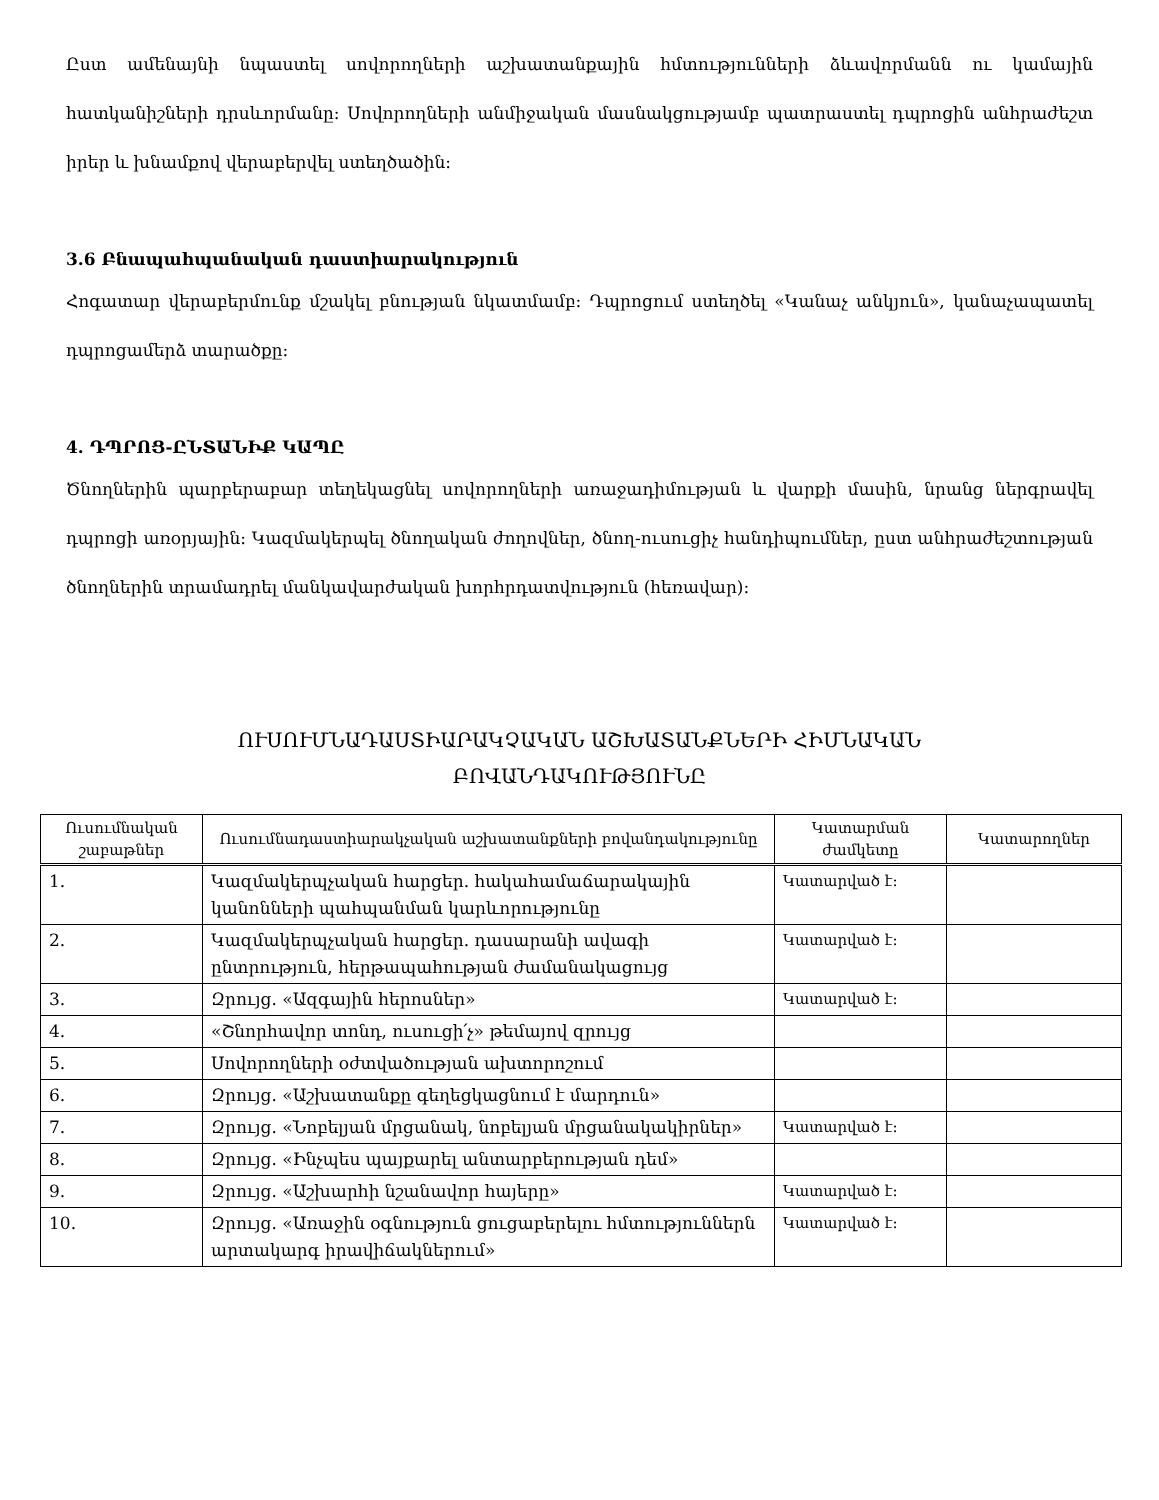Ըստ ամենայնի նպաստել սովորողների աշխատանքային հմտությունների ձևավորմանն ու կամային հատկանիշների դրսևորմանը: Սովորողների անմիջական մասնակցությամբ պատրաստել դպրոցին անհրաժեշտ իրեր և խնամքով վերաբերվել ստեղծածին:
3.6 Բնապահպանական դաստիարակություն
Հոգատար վերաբերմունք մշակել բնության նկատմամբ: Դպրոցում ստեղծել «Կանաչ անկյուն», կանաչապատել դպրոցամերձ տարածքը:
4. ԴՊՐՈՑ-ԸՆՏԱՆԻՔ ԿԱՊԸ
Ծնողներին պարբերաբար տեղեկացնել սովորողների առաջադիմության և վարքի մասին, նրանց ներգրավել դպրոցի առօրյային: Կազմակերպել ծնողական ժողովներ, ծնող-ուսուցիչ հանդիպումներ, ըստ անհրաժեշտության ծնողներին տրամադրել մանկավարժական խորհրդատվություն (հեռավար):
ՈՒՍՈՒՄՆԱԴԱՍՏԻԱՐԱԿՉԱԿԱՆ ԱՇԽԱՏԱՆՔՆԵՐԻ ՀԻՄՆԱԿԱՆ
ԲՈՎԱՆԴԱԿՈՒԹՅՈՒՆԸ
| Ուսումնական շաբաթներ | Ուսումնադաստիարակչական աշխատանքների բովանդակությունը | Կատարման ժամկետը | Կատարողներ |
| --- | --- | --- | --- |
| 1. | Կազմակերպչական հարցեր. հակահամաճարակային կանոնների պահպանման կարևորությունը | Կատարված է: | |
| 2. | Կազմակերպչական հարցեր. դասարանի ավագի ընտրություն, հերթապահության ժամանակացույց | Կատարված է: | |
| 3. | Զրույց. «Ազգային հերոսներ» | Կատարված է: | |
| 4. | «Շնորհավոր տոնդ, ուսուցի՛չ» թեմայով զրույց | | |
| 5. | Սովորողների օժտվածության ախտորոշում | | |
| 6. | Զրույց. «Աշխատանքը գեղեցկացնում է մարդուն» | | |
| 7. | Զրույց. «Նոբելյան մրցանակ, նոբելյան մրցանակակիրներ» | Կատարված է: | |
| 8. | Զրույց. «Ինչպես պայքարել անտարբերության դեմ» | | |
| 9. | Զրույց. «Աշխարհի նշանավոր հայերը» | Կատարված է: | |
| 10. | Զրույց. «Առաջին օգնություն ցուցաբերելու հմտություններն արտակարգ իրավիճակներում» | Կատարված է: | |